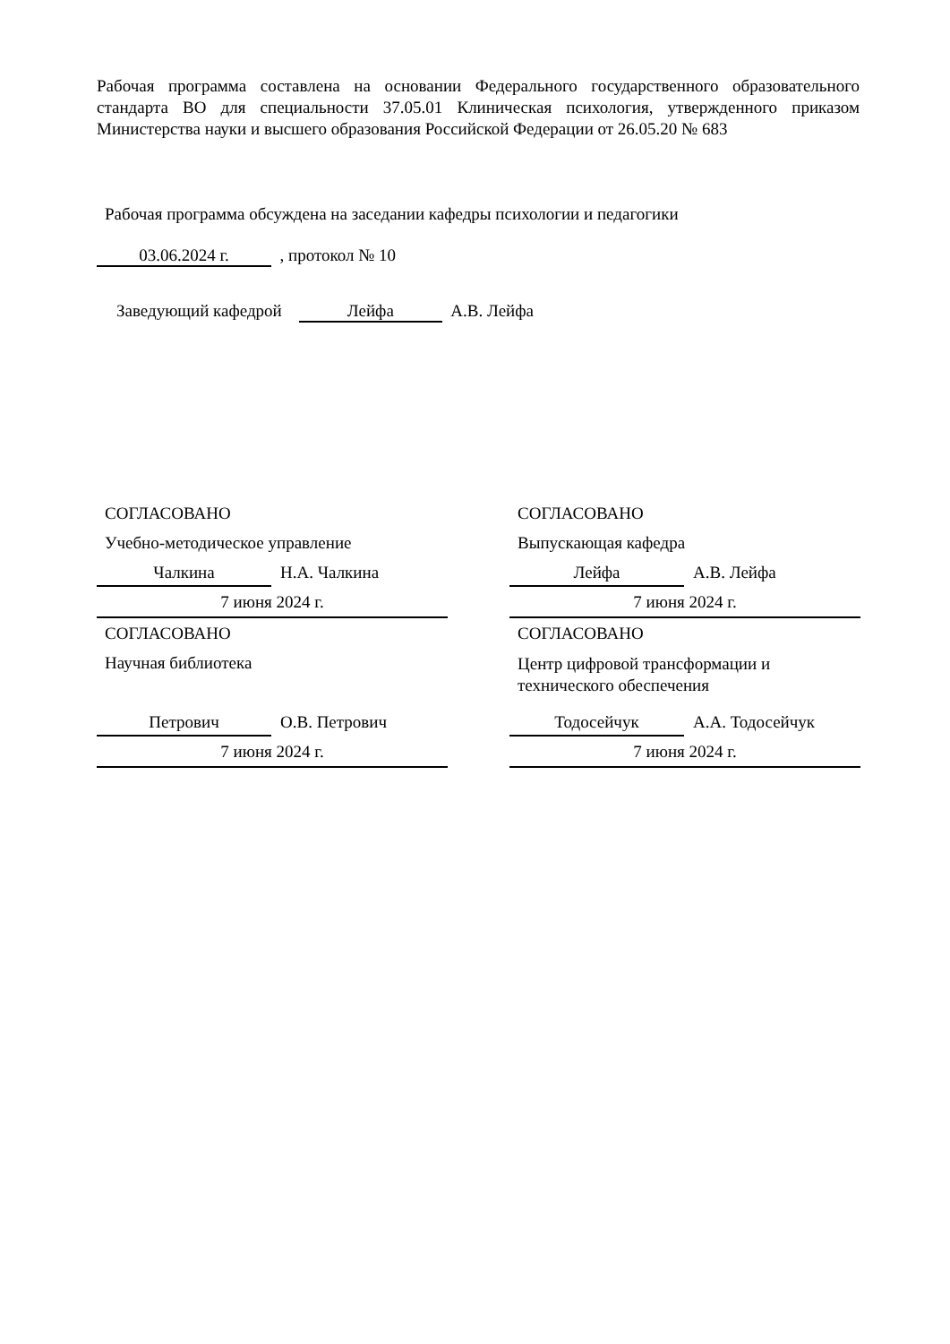Рабочая программа составлена на основании Федерального государственного образовательного стандарта ВО для специальности 37.05.01 Клиническая психология, утвержденного приказом Министерства науки и высшего образования Российской Федерации от 26.05.20 № 683
Рабочая программа обсуждена на заседании кафедры психологии и педагогики
03.06.2024 г. , протокол № 10
Заведующий кафедрой Лейфа А.В. Лейфа
СОГЛАСОВАНО
Учебно-методическое управление
Чалкина Н.А. Чалкина
7 июня 2024 г.
СОГЛАСОВАНО
Научная библиотека
Петрович О.В. Петрович
7 июня 2024 г.
СОГЛАСОВАНО
Выпускающая кафедра
Лейфа А.В. Лейфа
7 июня 2024 г.
СОГЛАСОВАНО
Центр цифровой трансформации и технического обеспечения
Тодосейчук А.А. Тодосейчук
7 июня 2024 г.